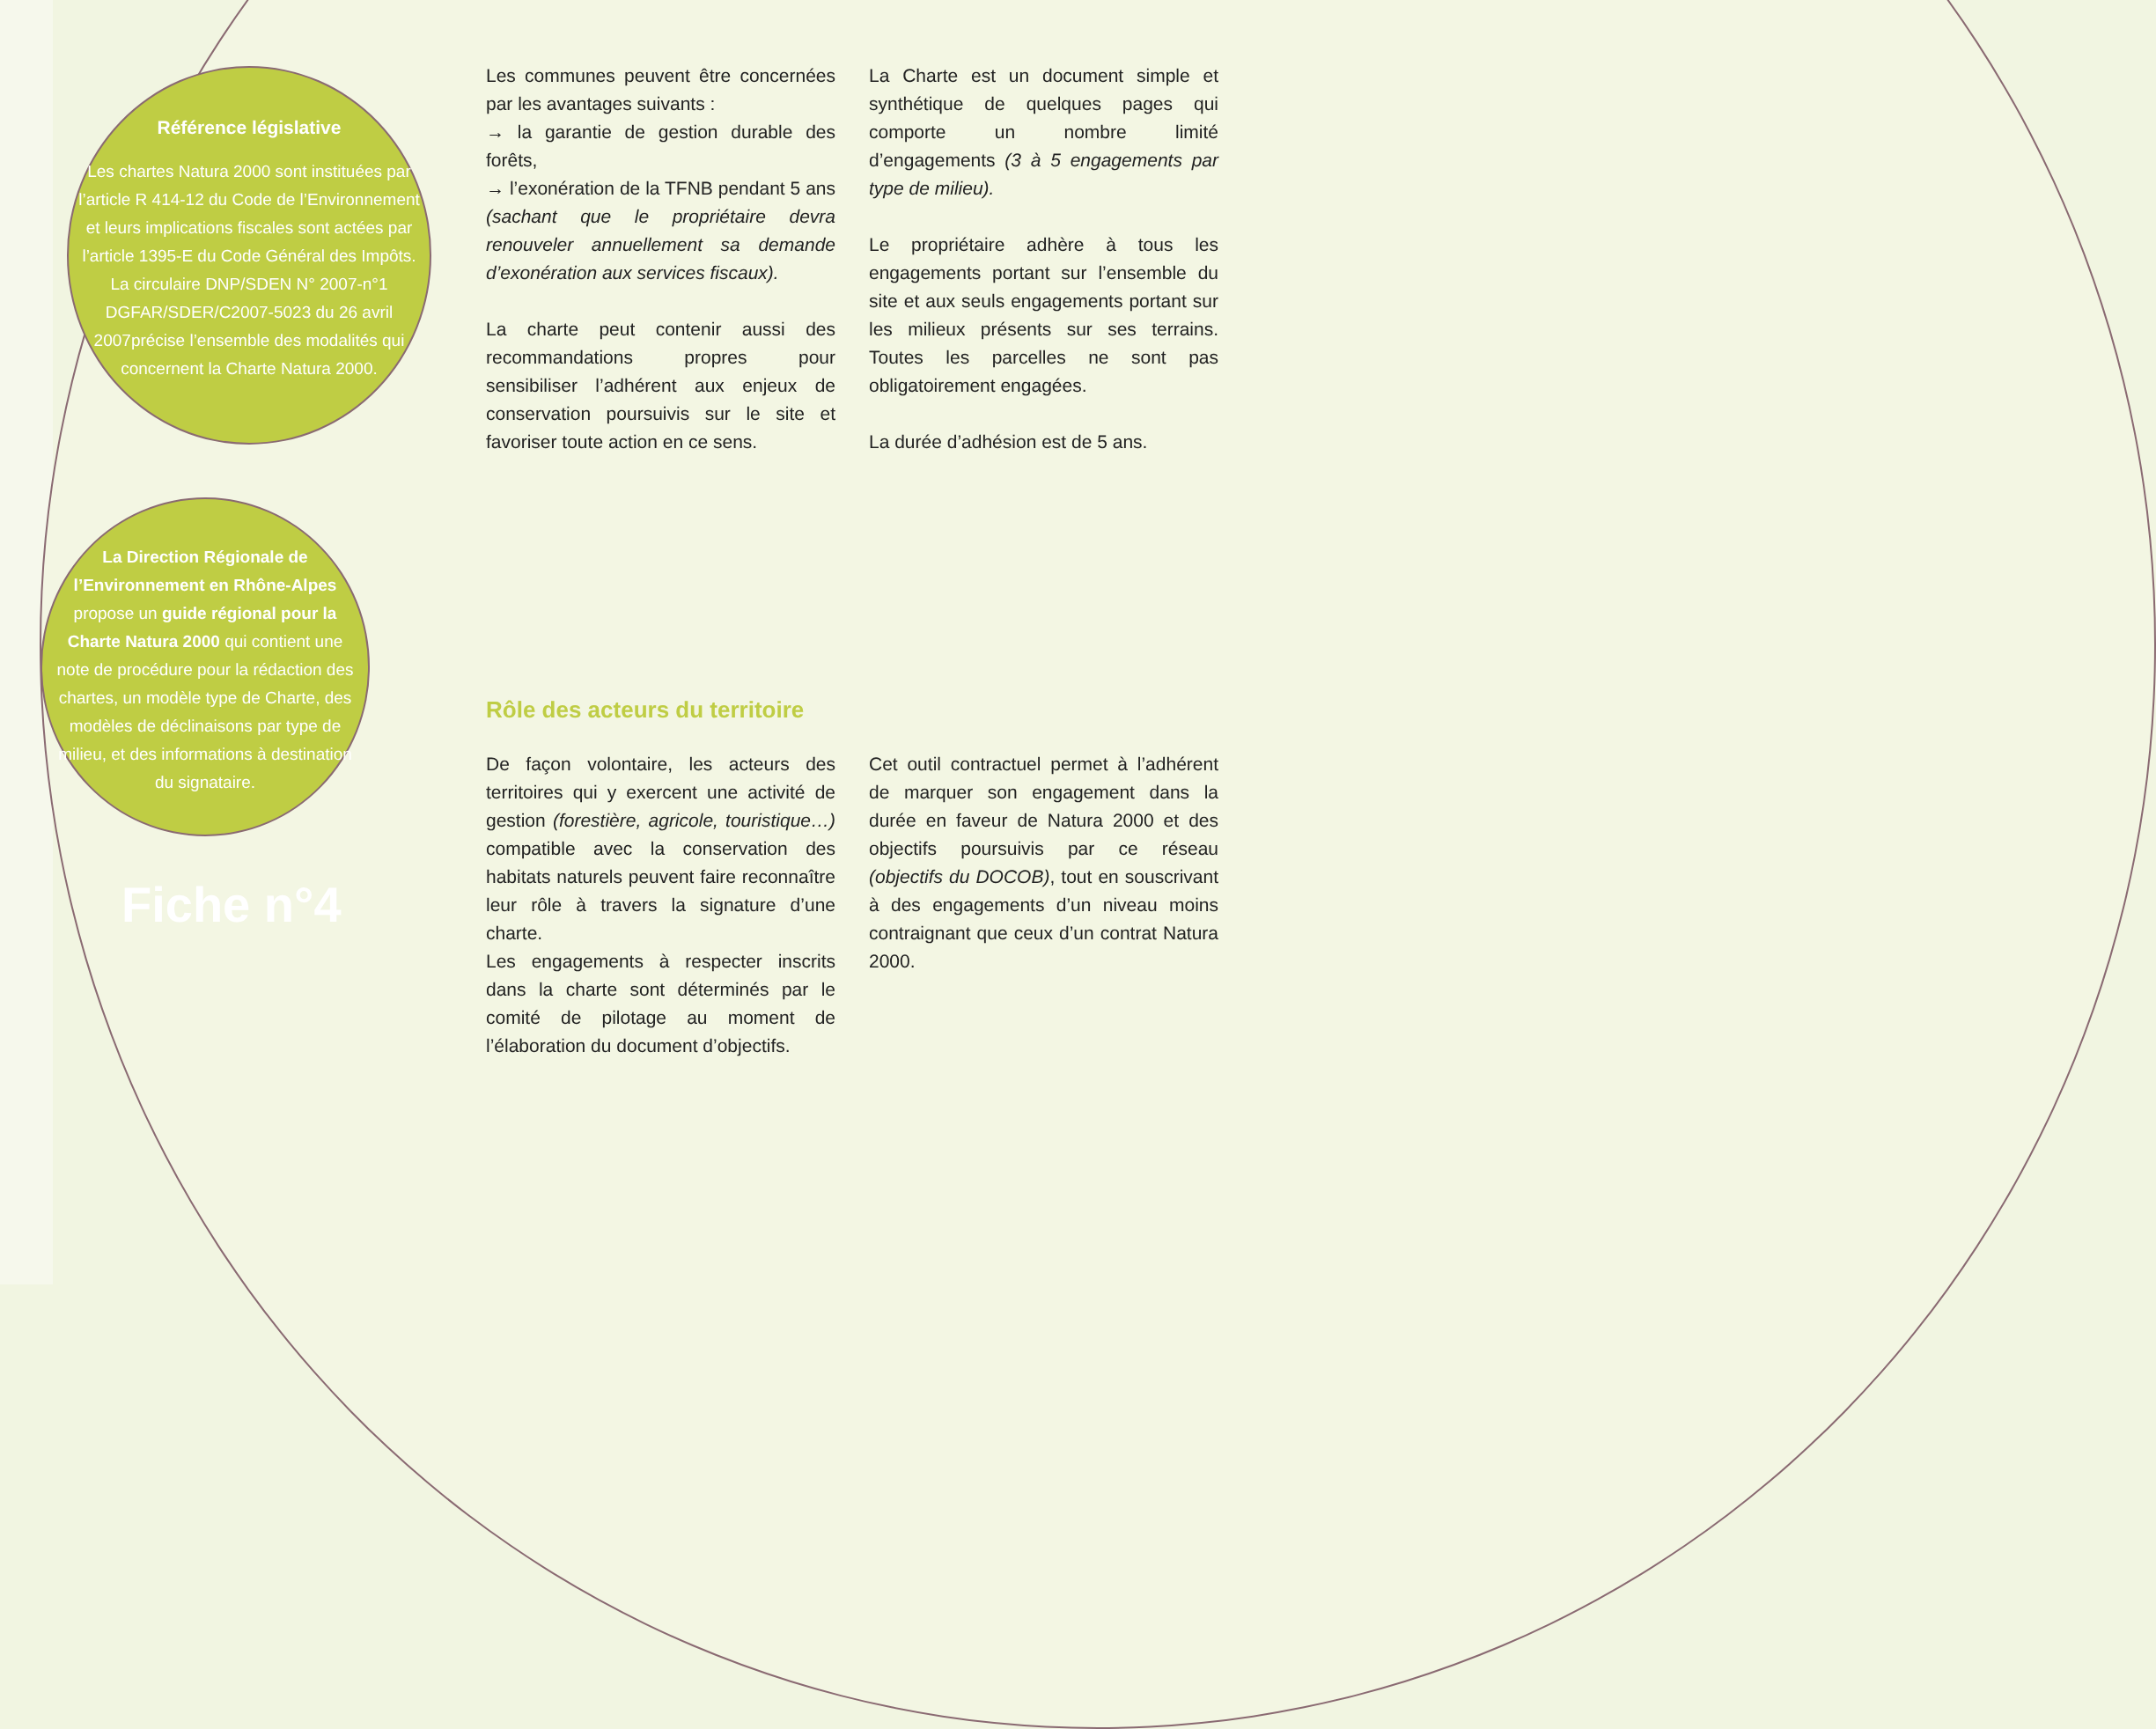Référence législative
Les chartes Natura 2000 sont instituées par l’article R 414-12 du Code de l’Environnement et leurs implications fiscales sont actées par l’article 1395-E du Code Général des Impôts. La circulaire DNP/SDEN N° 2007-n°1 DGFAR/SDER/C2007-5023 du 26 avril 2007précise l’ensemble des modalités qui concernent la Charte Natura 2000.
La Direction Régionale de l’Environnement en Rhône-Alpes propose un guide régional pour la Charte Natura 2000 qui contient une note de procédure pour la rédaction des chartes, un modèle type de Charte, des modèles de déclinaisons par type de milieu, et des informations à destination du signataire.
Fiche n°4
Les communes peuvent être concernées par les avantages suivants :
→ la garantie de gestion durable des forêts,
→ l’exonération de la TFNB pendant 5 ans (sachant que le propriétaire devra renouveler annuellement sa demande d’exonération aux services fiscaux).
La charte peut contenir aussi des recommandations propres pour sensibiliser l’adhérent aux enjeux de conservation poursuivis sur le site et favoriser toute action en ce sens.
La Charte est un document simple et synthétique de quelques pages qui comporte un nombre limité d’engagements (3 à 5 engagements par type de milieu).
Le propriétaire adhère à tous les engagements portant sur l’ensemble du site et aux seuls engagements portant sur les milieux présents sur ses terrains. Toutes les parcelles ne sont pas obligatoirement engagées.
La durée d’adhésion est de 5 ans.
Rôle des acteurs du territoire
De façon volontaire, les acteurs des territoires qui y exercent une activité de gestion (forestière, agricole, touristique…) compatible avec la conservation des habitats naturels peuvent faire reconnaître leur rôle à travers la signature d’une charte.
Les engagements à respecter inscrits dans la charte sont déterminés par le comité de pilotage au moment de l’élaboration du document d’objectifs.
Cet outil contractuel permet à l’adhérent de marquer son engagement dans la durée en faveur de Natura 2000 et des objectifs poursuivis par ce réseau (objectifs du DOCOB), tout en souscrivant à des engagements d’un niveau moins contraignant que ceux d’un contrat Natura 2000.